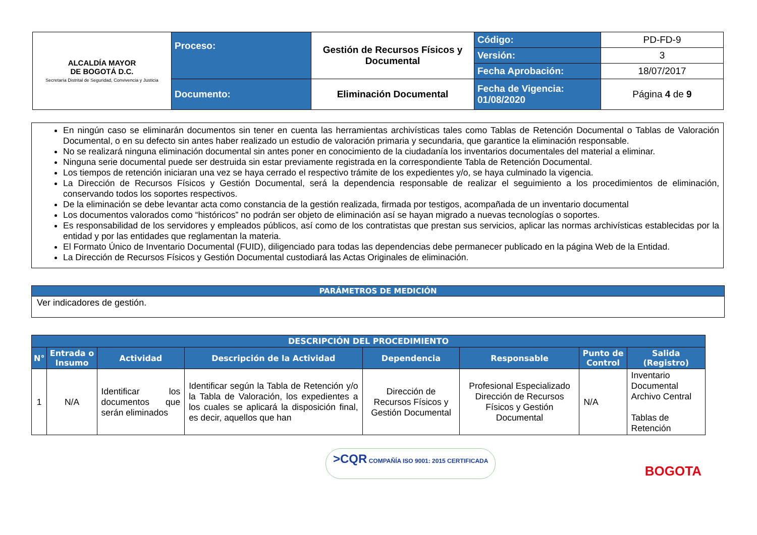| ALCALDÍA MAYOR DE BOGOTÁ D.C. Secretaría Distrital de Seguridad, Convivencia y Justicia | Proceso: | Gestión de Recursos Físicos y Documental | Código: | PD-FD-9 |
| | | | Versión: | 3 |
| | | | Fecha Aprobación: | 18/07/2017 |
| | Documento: | Eliminación Documental | Fecha de Vigencia: 01/08/2020 | Página 4 de 9 |
En ningún caso se eliminarán documentos sin tener en cuenta las herramientas archivísticas tales como Tablas de Retención Documental o Tablas de Valoración Documental, o en su defecto sin antes haber realizado un estudio de valoración primaria y secundaria, que garantice la eliminación responsable.
No se realizará ninguna eliminación documental sin antes poner en conocimiento de la ciudadanía los inventarios documentales del material a eliminar.
Ninguna serie documental puede ser destruida sin estar previamente registrada en la correspondiente Tabla de Retención Documental.
Los tiempos de retención iniciaran una vez se haya cerrado el respectivo trámite de los expedientes y/o, se haya culminado la vigencia.
La Dirección de Recursos Físicos y Gestión Documental, será la dependencia responsable de realizar el seguimiento a los procedimientos de eliminación, conservando todos los soportes respectivos.
De la eliminación se debe levantar acta como constancia de la gestión realizada, firmada por testigos, acompañada de un inventario documental
Los documentos valorados como “históricos” no podrán ser objeto de eliminación así se hayan migrado a nuevas tecnologías o soportes.
Es responsabilidad de los servidores y empleados públicos, así como de los contratistas que prestan sus servicios, aplicar las normas archivísticas establecidas por la entidad y por las entidades que reglamentan la materia.
El Formato Único de Inventario Documental (FUID), diligenciado para todas las dependencias debe permanecer publicado en la página Web de la Entidad.
La Dirección de Recursos Físicos y Gestión Documental custodiará las Actas Originales de eliminación.
| PARÁMETROS DE MEDICIÓN |
| --- |
| Ver indicadores de gestión. |
| DESCRIPCIÓN DEL PROCEDIMIENTO | | | | | | | |
| --- | --- | --- | --- | --- | --- | --- | --- |
| N° | Entrada o Insumo | Actividad | Descripción de la Actividad | Dependencia | Responsable | Punto de Control | Salida (Registro) |
| 1 | N/A | Identificar los documentos que serán eliminados | Identificar según la Tabla de Retención y/o la Tabla de Valoración, los expedientes a los cuales se aplicará la disposición final, es decir, aquellos que han | Dirección de Recursos Físicos y Gestión Documental | Profesional Especializado Dirección de Recursos Físicos y Gestión Documental | N/A | Inventario Documental Archivo Central Tablas de Retención |
>CQR COMPAÑÍA ISO 9001: 2015 CERTIFICADA
BOGOTA